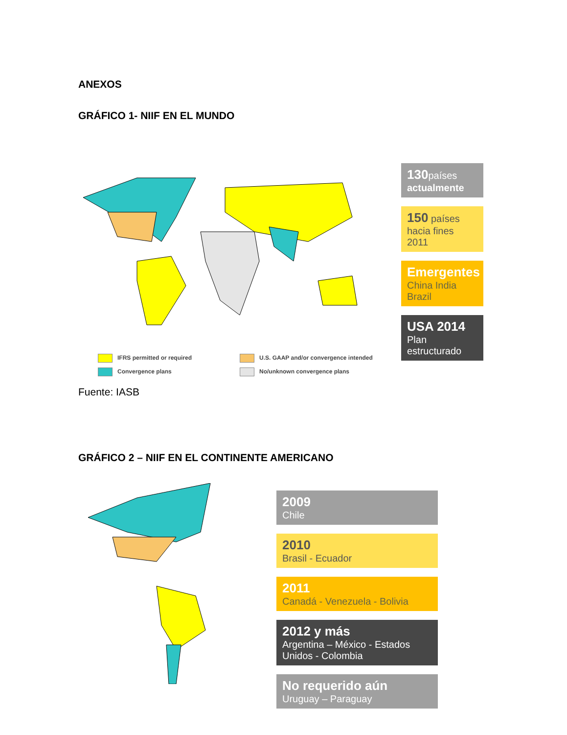ANEXOS
GRÁFICO 1- NIIF EN EL MUNDO
IFRS permitted or required
U.S. GAAP and/or convergence intended
Convergence plans
No/unknown convergence plans
130países
actualmente
150 países
hacia fines 2011
Emergentes
China India Brazil
USA 2014
Plan estructurado
Fuente: IASB
GRÁFICO 2 – NIIF EN EL CONTINENTE AMERICANO
2009
Chile
2010
Brasil - Ecuador
2011
Canadá - Venezuela - Bolivia
2012 y más
Argentina – México - Estados Unidos - Colombia
No requerido aún
Uruguay – Paraguay